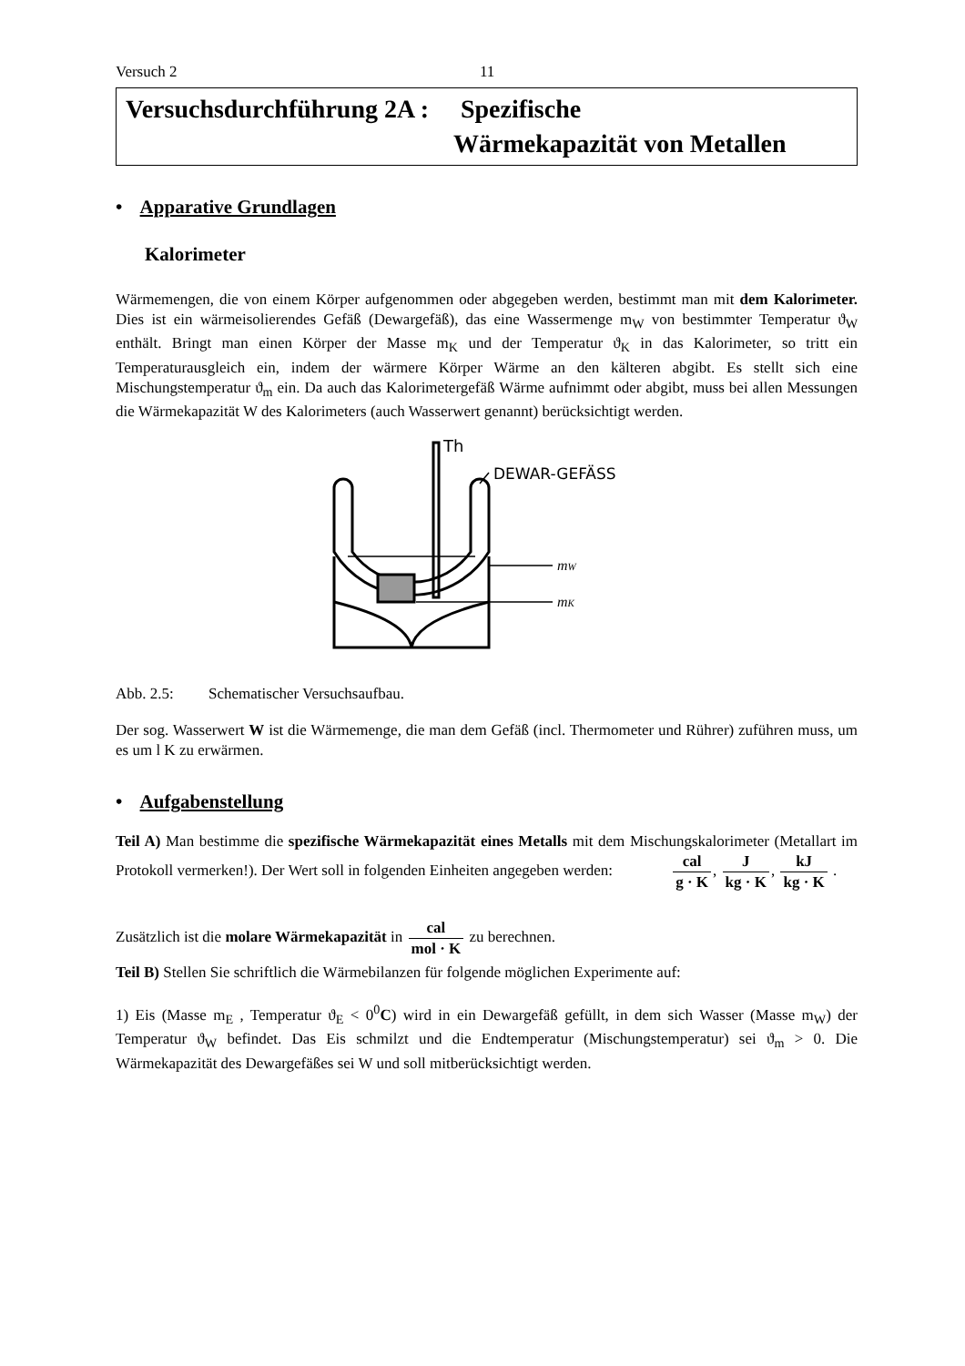Versuch 2 11
Versuchsdurchführung 2A : Spezifische
Wärmekapazität von Metallen
• Apparative Grundlagen
Kalorimeter
Wärmemengen, die von einem Körper aufgenommen oder abgegeben werden, bestimmt man mit dem Kalorimeter. Dies ist ein wärmeisolierendes Gefäß (Dewargefäß), das eine Wassermenge m<sub>W</sub> von bestimmter Temperatur ϑ<sub>W</sub> enthält. Bringt man einen Körper der Masse m<sub>K</sub> und der Temperatur ϑ<sub>K</sub> in das Kalorimeter, so tritt ein Temperaturausgleich ein, indem der wärmere Körper Wärme an den kälteren abgibt. Es stellt sich eine Mischungstemperatur ϑ<sub>m</sub> ein. Da auch das Kalorimetergefäß Wärme aufnimmt oder abgibt, muss bei allen Messungen die Wärmekapazität W des Kalorimeters (auch Wasserwert genannt) berücksichtigt werden.
Th
DEWAR-GEFÄSS
mW
mK
Abb. 2.5: Schematischer Versuchsaufbau.
Der sog. Wasserwert W ist die Wärmemenge, die man dem Gefäß (incl. Thermometer und Rührer) zuführen muss, um es um l K zu erwärmen.
• Aufgabenstellung
Teil A) Man bestimme die spezifische Wärmekapazität eines Metalls mit dem Mischungskalorimeter (Metallart im Protokoll vermerken!). Der Wert soll in folgenden Einheiten angegeben werden: cal g · K, J kg · K, kJ kg · K .
Zusätzlich ist die molare Wärmekapazität in cal mol · K zu berechnen.
Teil B) Stellen Sie schriftlich die Wärmebilanzen für folgende möglichen Experimente auf:
1) Eis (Masse m<sub>E</sub> , Temperatur ϑ<sub>E</sub> < 0<sup>0</sup>C) wird in ein Dewargefäß gefüllt, in dem sich Wasser (Masse m<sub>W</sub>) der Temperatur ϑ<sub>W</sub> befindet. Das Eis schmilzt und die Endtemperatur (Mischungstemperatur) sei ϑ<sub>m</sub> > 0. Die Wärmekapazität des Dewargefäßes sei W und soll mitberücksichtigt werden.